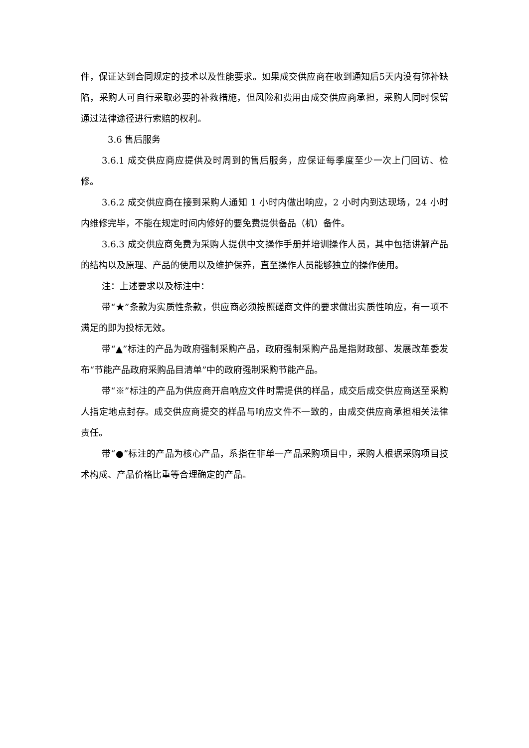件，保证达到合同规定的技术以及性能要求。如果成交供应商在收到通知后5天内没有弥补缺陷，采购人可自行采取必要的补救措施，但风险和费用由成交供应商承担，采购人同时保留通过法律途径进行索赔的权利。
3.6 售后服务
3.6.1 成交供应商应提供及时周到的售后服务，应保证每季度至少一次上门回访、检修。
3.6.2 成交供应商在接到采购人通知 1 小时内做出响应，2 小时内到达现场，24 小时内维修完毕，不能在规定时间内修好的要免费提供备品（机）备件。
3.6.3 成交供应商免费为采购人提供中文操作手册并培训操作人员，其中包括讲解产品的结构以及原理、产品的使用以及维护保养，直至操作人员能够独立的操作使用。
注：上述要求以及标注中：
带“★”条款为实质性条款，供应商必须按照磋商文件的要求做出实质性响应，有一项不满足的即为投标无效。
带“▲”标注的产品为政府强制采购产品，政府强制采购产品是指财政部、发展改革委发布“节能产品政府采购品目清单”中的政府强制采购节能产品。
带“※”标注的产品为供应商开启响应文件时需提供的样品，成交后成交供应商送至采购人指定地点封存。成交供应商提交的样品与响应文件不一致的，由成交供应商承担相关法律责任。
带“●”标注的产品为核心产品，系指在非单一产品采购项目中，采购人根据采购项目技术构成、产品价格比重等合理确定的产品。